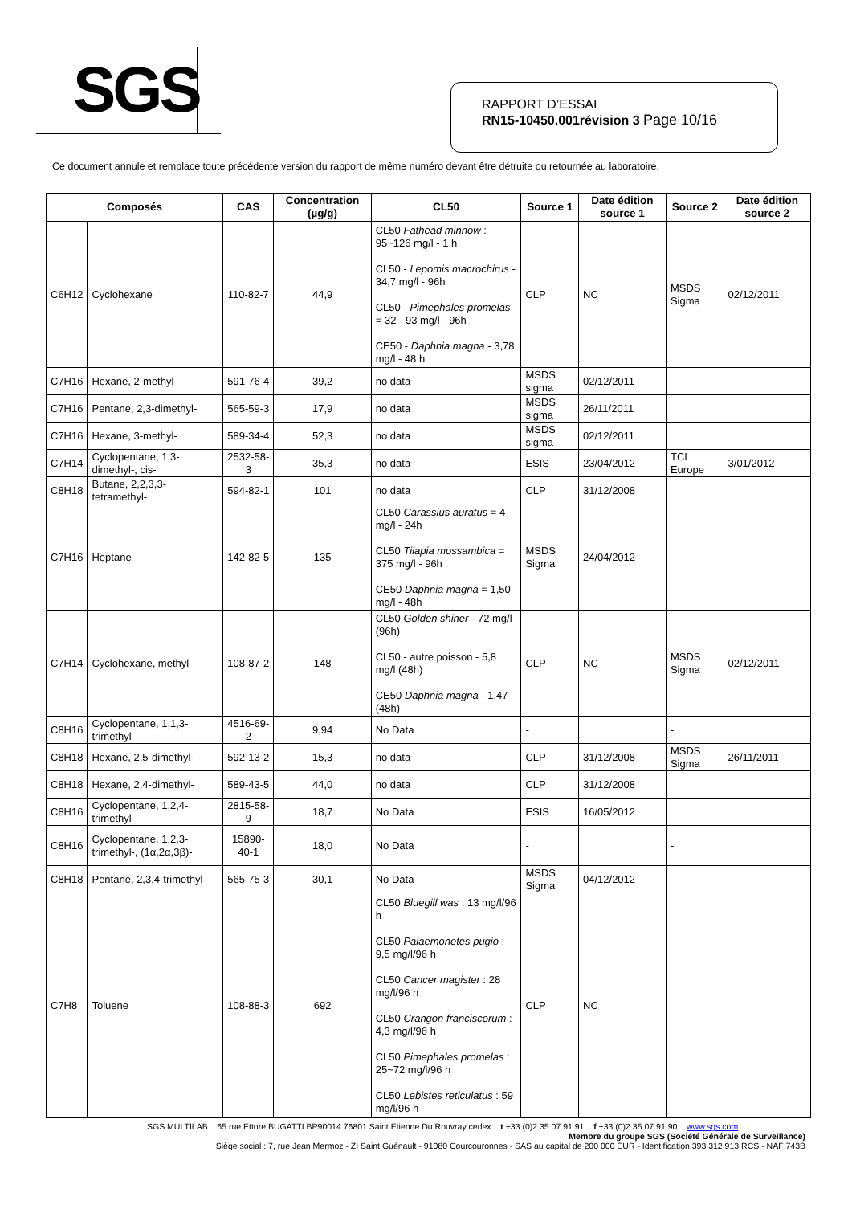SGS
RAPPORT D’ESSAI
RN15-10450.001révision 3 Page 10/16
Ce document annule et remplace toute précédente version du rapport de même numéro devant être détruite ou retournée au laboratoire.
| Composés | | CAS | Concentration (µg/g) | CL50 | Source 1 | Date édition source 1 | Source 2 | Date édition source 2 |
| --- | --- | --- | --- | --- | --- | --- | --- | --- |
| C6H12 | Cyclohexane | 110-82-7 | 44,9 | CL50 Fathead minnow : 95~126 mg/l - 1 h CL50 - Lepomis macrochirus - 34,7 mg/l - 96h CL50 - Pimephales promelas = 32 - 93 mg/l - 96h CE50 - Daphnia magna - 3,78 mg/l - 48 h | CLP | NC | MSDS Sigma | 02/12/2011 |
| C7H16 | Hexane, 2-methyl- | 591-76-4 | 39,2 | no data | MSDS sigma | 02/12/2011 | | |
| C7H16 | Pentane, 2,3-dimethyl- | 565-59-3 | 17,9 | no data | MSDS sigma | 26/11/2011 | | |
| C7H16 | Hexane, 3-methyl- | 589-34-4 | 52,3 | no data | MSDS sigma | 02/12/2011 | | |
| C7H14 | Cyclopentane, 1,3-dimethyl-, cis- | 2532-58-3 | 35,3 | no data | ESIS | 23/04/2012 | TCI Europe | 3/01/2012 |
| C8H18 | Butane, 2,2,3,3-tetramethyl- | 594-82-1 | 101 | no data | CLP | 31/12/2008 | | |
| C7H16 | Heptane | 142-82-5 | 135 | CL50 Carassius auratus = 4 mg/l - 24h CL50 Tilapia mossambica = 375 mg/l - 96h CE50 Daphnia magna = 1,50 mg/l - 48h | MSDS Sigma | 24/04/2012 | | |
| C7H14 | Cyclohexane, methyl- | 108-87-2 | 148 | CL50 Golden shiner - 72 mg/l (96h) CL50 - autre poisson - 5,8 mg/l (48h) CE50 Daphnia magna - 1,47 (48h) | CLP | NC | MSDS Sigma | 02/12/2011 |
| C8H16 | Cyclopentane, 1,1,3-trimethyl- | 4516-69-2 | 9,94 | No Data | - | | - | |
| C8H18 | Hexane, 2,5-dimethyl- | 592-13-2 | 15,3 | no data | CLP | 31/12/2008 | MSDS Sigma | 26/11/2011 |
| C8H18 | Hexane, 2,4-dimethyl- | 589-43-5 | 44,0 | no data | CLP | 31/12/2008 | | |
| C8H16 | Cyclopentane, 1,2,4-trimethyl- | 2815-58-9 | 18,7 | No Data | ESIS | 16/05/2012 | | |
| C8H16 | Cyclopentane, 1,2,3-trimethyl-, (1α,2α,3β)- | 15890-40-1 | 18,0 | No Data | - | | - | |
| C8H18 | Pentane, 2,3,4-trimethyl- | 565-75-3 | 30,1 | No Data | MSDS Sigma | 04/12/2012 | | |
| C7H8 | Toluene | 108-88-3 | 692 | CL50 Bluegill was : 13 mg/l/96 h CL50 Palaemonetes pugio : 9,5 mg/l/96 h CL50 Cancer magister : 28 mg/l/96 h CL50 Crangon franciscorum : 4,3 mg/l/96 h CL50 Pimephales promelas : 25~72 mg/l/96 h CL50 Lebistes reticulatus : 59 mg/l/96 h | CLP | NC | | |
SGS MULTILAB 65 rue Ettore BUGATTI BP90014 76801 Saint Etienne Du Rouvray cedex t +33 (0)2 35 07 91 91 f +33 (0)2 35 07 91 90 www.sgs.com
Membre du groupe SGS (Société Générale de Surveillance)
Siège social : 7, rue Jean Mermoz - ZI Saint Guénault - 91080 Courcouronnes - SAS au capital de 200 000 EUR - Identification 393 312 913 RCS - NAF 743B